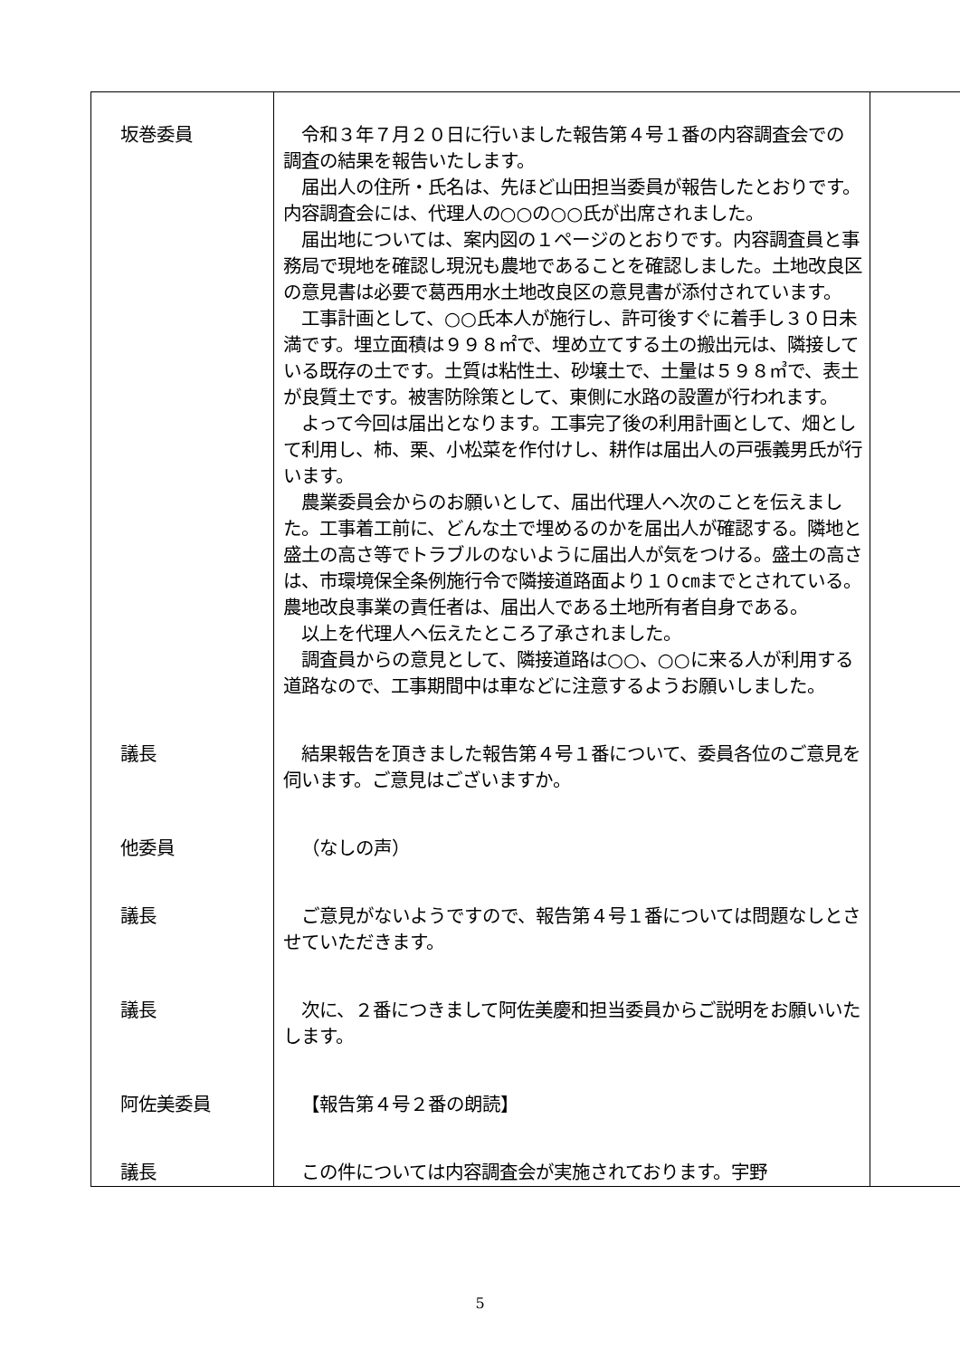| 坂巻委員 | 令和３年７月２０日に行いました報告第４号１番の内容調査会での調査の結果を報告いたします。 届出人の住所・氏名は、先ほど山田担当委員が報告したとおりです。内容調査会には、代理人の○○の○○氏が出席されました。 届出地については、案内図の１ページのとおりです。内容調査員と事務局で現地を確認し現況も農地であることを確認しました。土地改良区の意見書は必要で葛西用水土地改良区の意見書が添付されています。 工事計画として、○○氏本人が施行し、許可後すぐに着手し３０日未満です。埋立面積は９９８㎡で、埋め立てする土の搬出元は、隣接している既存の土です。土質は粘性土、砂壌土で、土量は５９８㎥で、表土が良質土です。被害防除策として、東側に水路の設置が行われます。 よって今回は届出となります。工事完了後の利用計画として、畑として利用し、柿、栗、小松菜を作付けし、耕作は届出人の戸張義男氏が行います。 農業委員会からのお願いとして、届出代理人へ次のことを伝えました。工事着工前に、どんな土で埋めるのかを届出人が確認する。隣地と盛土の高さ等でトラブルのないように届出人が気をつける。盛土の高さは、市環境保全条例施行令で隣接道路面より１０㎝までとされている。農地改良事業の責任者は、届出人である土地所有者自身である。 以上を代理人へ伝えたところ了承されました。 調査員からの意見として、隣接道路は○○、○○に来る人が利用する道路なので、工事期間中は車などに注意するようお願いしました。 | |
| 議長 | 結果報告を頂きました報告第４号１番について、委員各位のご意見を伺います。ご意見はございますか。 | |
| 他委員 | （なしの声） | |
| 議長 | ご意見がないようですので、報告第４号１番については問題なしとさせていただきます。 | |
| 議長 | 次に、２番につきまして阿佐美慶和担当委員からご説明をお願いいたします。 | |
| 阿佐美委員 | 【報告第４号２番の朗読】 | |
| 議長 | この件については内容調査会が実施されております。宇野 | |
5